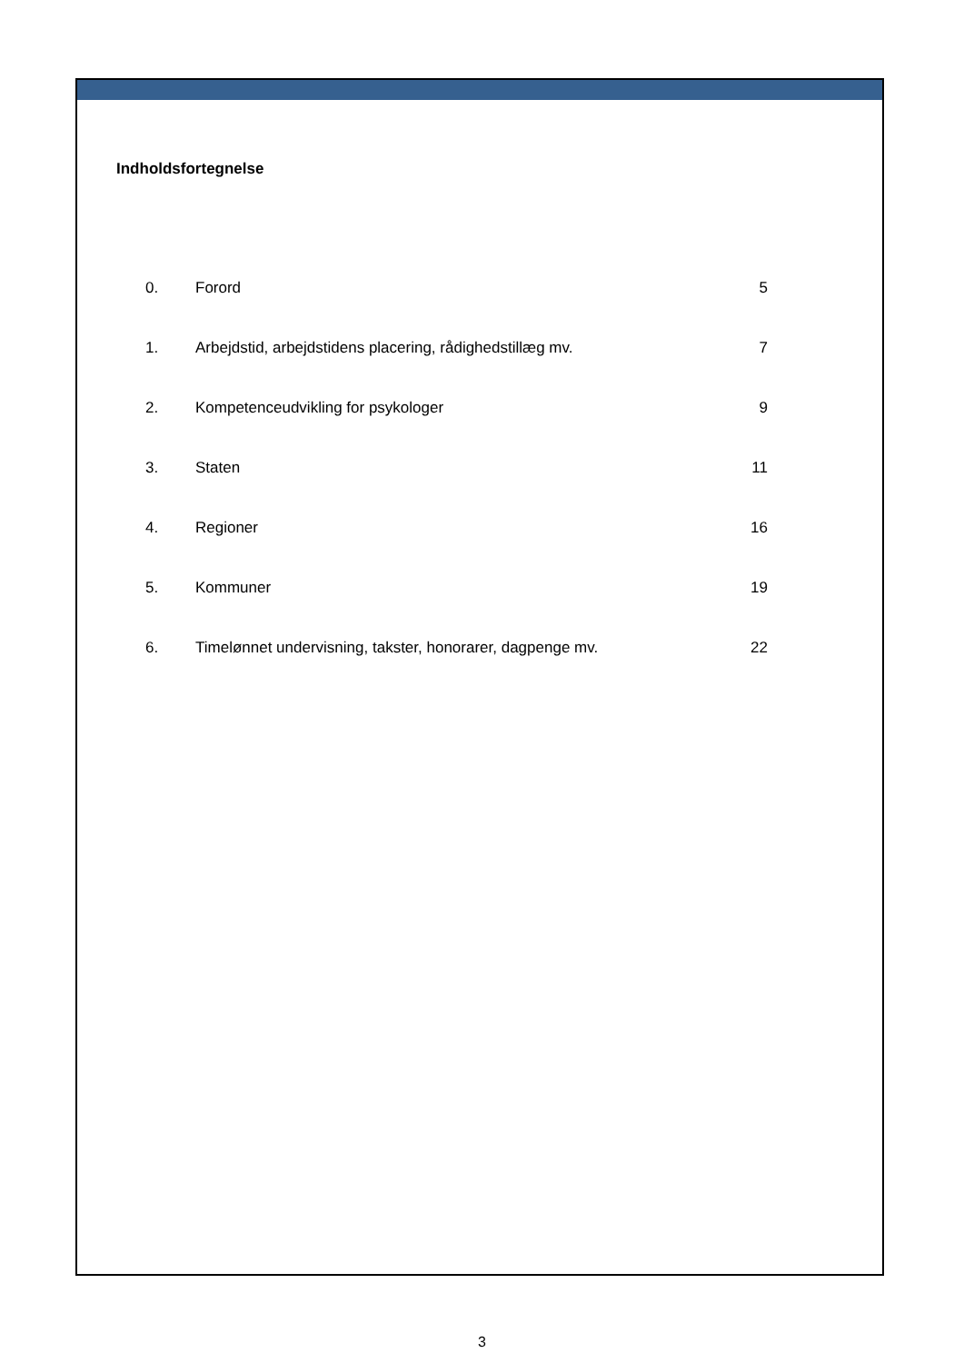Indholdsfortegnelse
| 0. | Forord | 5 |
| 1. | Arbejdstid, arbejdstidens placering, rådighedstillæg mv. | 7 |
| 2. | Kompetenceudvikling for psykologer | 9 |
| 3. | Staten | 11 |
| 4. | Regioner | 16 |
| 5. | Kommuner | 19 |
| 6. | Timelønnet undervisning, takster, honorarer, dagpenge mv. | 22 |
3